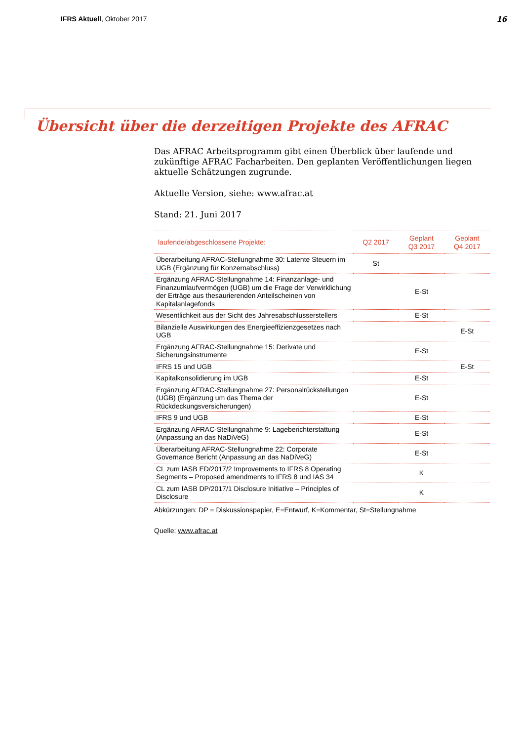IFRS Aktuell, Oktober 2017 16
Übersicht über die derzeitigen Projekte des AFRAC
Das AFRAC Arbeitsprogramm gibt einen Überblick über laufende und zukünftige AFRAC Facharbeiten. Den geplanten Veröffentlichungen liegen aktuelle Schätzungen zugrunde.
Aktuelle Version, siehe: www.afrac.at
Stand: 21. Juni 2017
| laufende/abgeschlossene Projekte: | Q2 2017 | Geplant Q3 2017 | Geplant Q4 2017 |
| --- | --- | --- | --- |
| Überarbeitung AFRAC-Stellungnahme 30: Latente Steuern im UGB (Ergänzung für Konzernabschluss) | St | | |
| Ergänzung AFRAC-Stellungnahme 14: Finanzanlage- und Finanzumlaufvermögen (UGB) um die Frage der Verwirklichung der Erträge aus thesaurierenden Anteilscheinen von Kapitalanlagefonds | | E-St | |
| Wesentlichkeit aus der Sicht des Jahresabschlusserstellers | | E-St | |
| Bilanzielle Auswirkungen des Energieeffizienzgesetzes nach UGB | | | E-St |
| Ergänzung AFRAC-Stellungnahme 15: Derivate und Sicherungsinstrumente | | E-St | |
| IFRS 15 und UGB | | | E-St |
| Kapitalkonsolidierung im UGB | | E-St | |
| Ergänzung AFRAC-Stellungnahme 27: Personalrückstellungen (UGB) (Ergänzung um das Thema der Rückdeckungsversicherungen) | | E-St | |
| IFRS 9 und UGB | | E-St | |
| Ergänzung AFRAC-Stellungnahme 9: Lageberichterstattung (Anpassung an das NaDiVeG) | | E-St | |
| Überarbeitung AFRAC-Stellungnahme 22: Corporate Governance Bericht (Anpassung an das NaDiVeG) | | E-St | |
| CL zum IASB ED/2017/2 Improvements to IFRS 8 Operating Segments – Proposed amendments to IFRS 8 und IAS 34 | | K | |
| CL zum IASB DP/2017/1 Disclosure Initiative – Principles of Disclosure | | K | |
Abkürzungen: DP = Diskussionspapier, E=Entwurf, K=Kommentar, St=Stellungnahme
Quelle: www.afrac.at